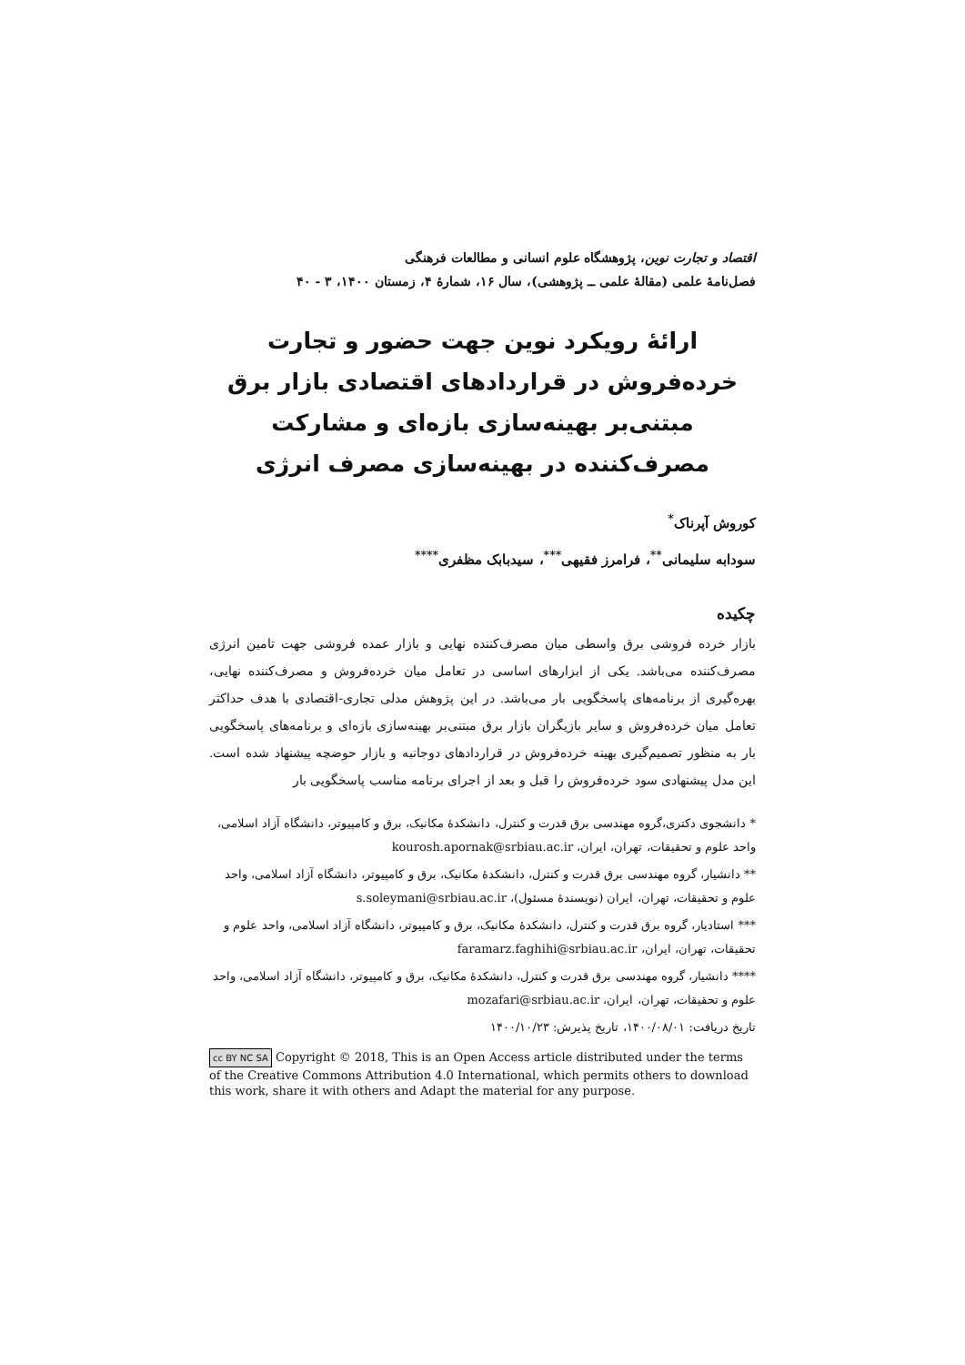اقتصاد و تجارت نوین، پژوهشگاه علوم انسانی و مطالعات فرهنگی
فصل‌نامهٔ علمی (مقالهٔ علمی ــ پژوهشی)، سال ۱۶، شمارهٔ ۴، زمستان ۱۴۰۰، ۳ - ۴۰
ارائهٔ رویکرد نوین جهت حضور و تجارت خرده‌فروش در قراردادهای اقتصادی بازار برق مبتنی‌بر بهینه‌سازی بازه‌ای و مشارکت مصرف‌کننده در بهینه‌سازی مصرف انرژی
کوروش آپرناک<sup>*</sup>
سودابه سلیمانی<sup>**</sup>، فرامرز فقیهی<sup>***</sup>، سیدبابک مظفری<sup>****</sup>
چکیده
بازار خرده فروشی برق واسطی میان مصرف‌کننده نهایی و بازار عمده فروشی جهت تامین انرژی مصرف‌کننده می‌باشد. یکی از ابزارهای اساسی در تعامل میان خرده‌فروش و مصرف‌کننده نهایی، بهره‌گیری از برنامه‌های پاسخگویی بار می‌باشد. در این پژوهش مدلی تجاری-اقتصادی با هدف حداکثر تعامل میان خرده‌فروش و سایر بازیگران بازار برق مبتنی‌بر بهینه‌سازی بازه‌ای و برنامه‌های پاسخگویی بار به منظور تصمیم‌گیری بهینه خرده‌فروش در قراردادهای دوجانبه و بازار حوضچه پیشنهاد شده است. این مدل پیشنهادی سود خرده‌فروش را قبل و بعد از اجرای برنامه مناسب پاسخگویی بار
* دانشجوی دکتری،گروه مهندسی برق قدرت و کنترل، دانشکدهٔ مکانیک، برق و کامپیوتر، دانشگاه آزاد اسلامی، واحد علوم و تحقیقات، تهران، ایران، kourosh.apornak@srbiau.ac.ir
** دانشیار، گروه مهندسی برق قدرت و کنترل، دانشکدهٔ مکانیک، برق و کامپیوتر، دانشگاه آزاد اسلامی، واحد علوم و تحقیقات، تهران، ایران (نویسندهٔ مسئول)، s.soleymani@srbiau.ac.ir
*** استادیار، گروه برق قدرت و کنترل، دانشکدهٔ مکانیک، برق و کامپیوتر، دانشگاه آزاد اسلامی، واحد علوم و تحقیقات، تهران، ایران، faramarz.faghihi@srbiau.ac.ir
**** دانشیار، گروه مهندسی برق قدرت و کنترل، دانشکدهٔ مکانیک، برق و کامپیوتر، دانشگاه آزاد اسلامی، واحد علوم و تحقیقات، تهران، ایران، mozafari@srbiau.ac.ir
تاریخ دریافت: ۱۴۰۰/۰۸/۰۱، تاریخ پذیرش: ۱۴۰۰/۱۰/۲۳
cc BY NC SA Copyright © 2018, This is an Open Access article distributed under the terms of the Creative Commons Attribution 4.0 International, which permits others to download this work, share it with others and Adapt the material for any purpose.